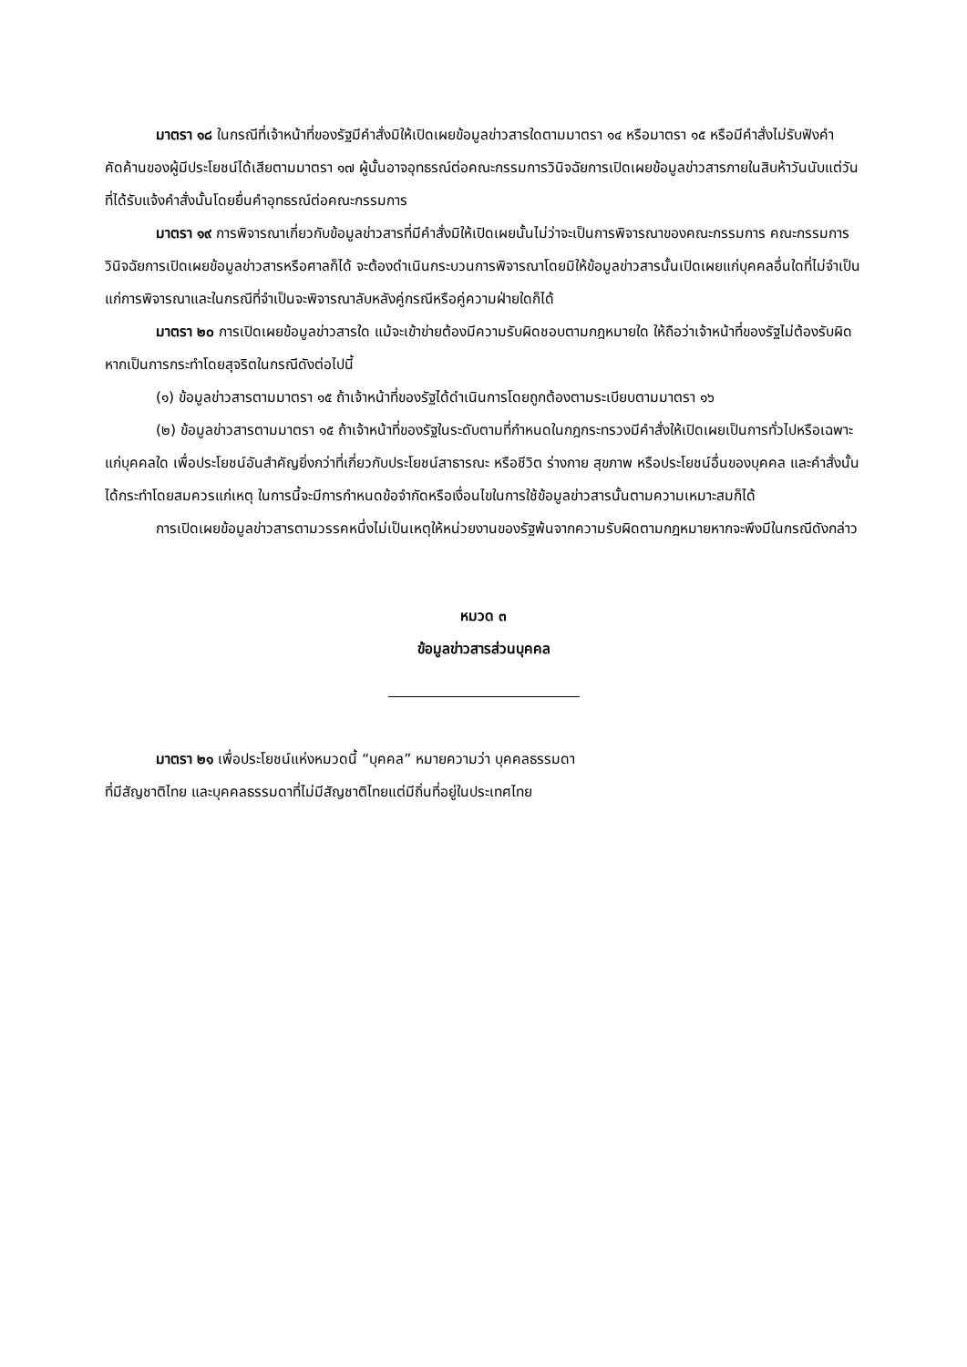มาตรา ๑๘ ในกรณีที่เจ้าหน้าที่ของรัฐมีคำสั่งมิให้เปิดเผยข้อมูลข่าวสารใดตามมาตรา ๑๔ หรือมาตรา ๑๕ หรือมีคำสั่งไม่รับฟังคำคัดค้านของผู้มีประโยชน์ได้เสียตามมาตรา ๑๗ ผู้นั้นอาจอุทธรณ์ต่อคณะกรรมการวินิจฉัยการเปิดเผยข้อมูลข่าวสารภายในสิบห้าวันนับแต่วันที่ได้รับแจ้งคำสั่งนั้นโดยยื่นคำอุทธรณ์ต่อคณะกรรมการ
มาตรา ๑๙ การพิจารณาเกี่ยวกับข้อมูลข่าวสารที่มีคำสั่งมิให้เปิดเผยนั้นไม่ว่าจะเป็นการพิจารณาของคณะกรรมการ คณะกรรมการวินิจฉัยการเปิดเผยข้อมูลข่าวสารหรือศาลก็ได้ จะต้องดำเนินกระบวนการพิจารณาโดยมิให้ข้อมูลข่าวสารนั้นเปิดเผยแก่บุคคลอื่นใดที่ไม่จำเป็นแก่การพิจารณาและในกรณีที่จำเป็นจะพิจารณาลับหลังคู่กรณีหรือคู่ความฝ่ายใดก็ได้
มาตรา ๒๐ การเปิดเผยข้อมูลข่าวสารใด แม้จะเข้าข่ายต้องมีความรับผิดชอบตามกฎหมายใด ให้ถือว่าเจ้าหน้าที่ของรัฐไม่ต้องรับผิดหากเป็นการกระทำโดยสุจริตในกรณีดังต่อไปนี้
(๑) ข้อมูลข่าวสารตามมาตรา ๑๕ ถ้าเจ้าหน้าที่ของรัฐได้ดำเนินการโดยถูกต้องตามระเบียบตามมาตรา ๑๖
(๒) ข้อมูลข่าวสารตามมาตรา ๑๕ ถ้าเจ้าหน้าที่ของรัฐในระดับตามที่กำหนดในกฎกระทรวงมีคำสั่งให้เปิดเผยเป็นการทั่วไปหรือเฉพาะแก่บุคคลใด เพื่อประโยชน์อันสำคัญยิ่งกว่าที่เกี่ยวกับประโยชน์สาธารณะ หรือชีวิต ร่างกาย สุขภาพ หรือประโยชน์อื่นของบุคคล และคำสั่งนั้นได้กระทำโดยสมควรแก่เหตุ ในการนี้จะมีการกำหนดข้อจำกัดหรือเงื่อนไขในการใช้ข้อมูลข่าวสารนั้นตามความเหมาะสมก็ได้
การเปิดเผยข้อมูลข่าวสารตามวรรคหนึ่งไม่เป็นเหตุให้หน่วยงานของรัฐพ้นจากความรับผิดตามกฎหมายหากจะพึงมีในกรณีดังกล่าว
หมวด ๓
ข้อมูลข่าวสารส่วนบุคคล
มาตรา ๒๑ เพื่อประโยชน์แห่งหมวดนี้ “บุคคล” หมายความว่า บุคคลธรรมดา
ที่มีสัญชาติไทย และบุคคลธรรมดาที่ไม่มีสัญชาติไทยแต่มีถิ่นที่อยู่ในประเทศไทย